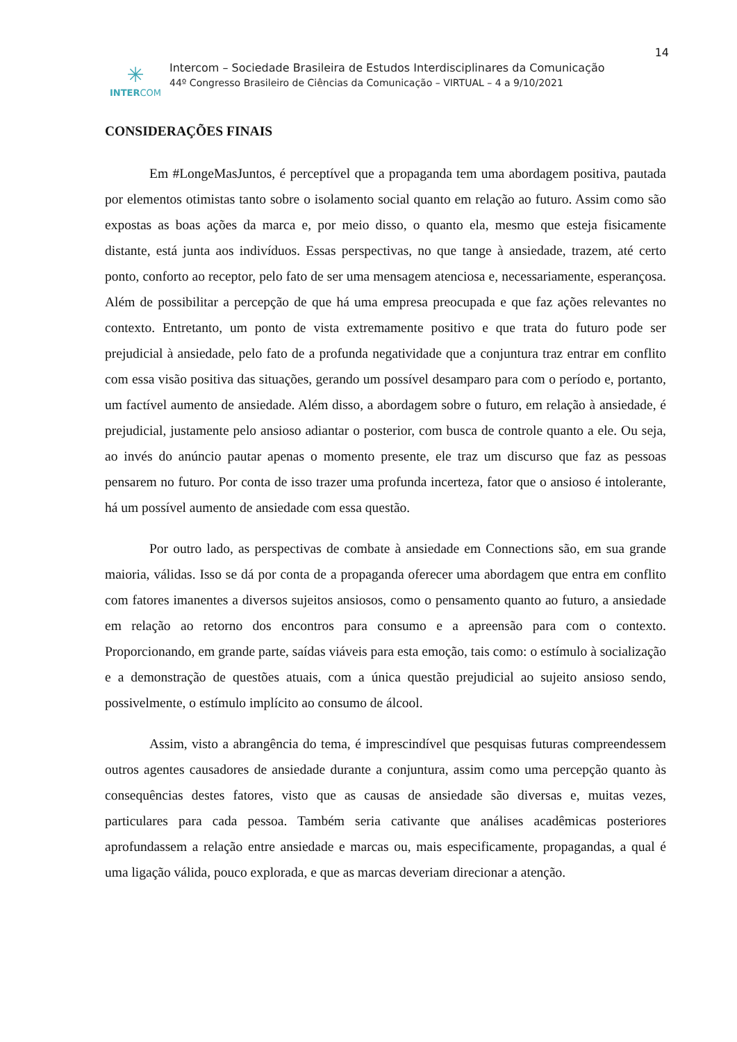14
✳
INTERCOM
Intercom – Sociedade Brasileira de Estudos Interdisciplinares da Comunicação
44º Congresso Brasileiro de Ciências da Comunicação – VIRTUAL – 4 a 9/10/2021
CONSIDERAÇÕES FINAIS
Em #LongeMasJuntos, é perceptível que a propaganda tem uma abordagem positiva, pautada por elementos otimistas tanto sobre o isolamento social quanto em relação ao futuro. Assim como são expostas as boas ações da marca e, por meio disso, o quanto ela, mesmo que esteja fisicamente distante, está junta aos indivíduos. Essas perspectivas, no que tange à ansiedade, trazem, até certo ponto, conforto ao receptor, pelo fato de ser uma mensagem atenciosa e, necessariamente, esperançosa. Além de possibilitar a percepção de que há uma empresa preocupada e que faz ações relevantes no contexto. Entretanto, um ponto de vista extremamente positivo e que trata do futuro pode ser prejudicial à ansiedade, pelo fato de a profunda negatividade que a conjuntura traz entrar em conflito com essa visão positiva das situações, gerando um possível desamparo para com o período e, portanto, um factível aumento de ansiedade. Além disso, a abordagem sobre o futuro, em relação à ansiedade, é prejudicial, justamente pelo ansioso adiantar o posterior, com busca de controle quanto a ele. Ou seja, ao invés do anúncio pautar apenas o momento presente, ele traz um discurso que faz as pessoas pensarem no futuro. Por conta de isso trazer uma profunda incerteza, fator que o ansioso é intolerante, há um possível aumento de ansiedade com essa questão.
Por outro lado, as perspectivas de combate à ansiedade em Connections são, em sua grande maioria, válidas. Isso se dá por conta de a propaganda oferecer uma abordagem que entra em conflito com fatores imanentes a diversos sujeitos ansiosos, como o pensamento quanto ao futuro, a ansiedade em relação ao retorno dos encontros para consumo e a apreensão para com o contexto. Proporcionando, em grande parte, saídas viáveis para esta emoção, tais como: o estímulo à socialização e a demonstração de questões atuais, com a única questão prejudicial ao sujeito ansioso sendo, possivelmente, o estímulo implícito ao consumo de álcool.
Assim, visto a abrangência do tema, é imprescindível que pesquisas futuras compreendessem outros agentes causadores de ansiedade durante a conjuntura, assim como uma percepção quanto às consequências destes fatores, visto que as causas de ansiedade são diversas e, muitas vezes, particulares para cada pessoa. Também seria cativante que análises acadêmicas posteriores aprofundassem a relação entre ansiedade e marcas ou, mais especificamente, propagandas, a qual é uma ligação válida, pouco explorada, e que as marcas deveriam direcionar a atenção.